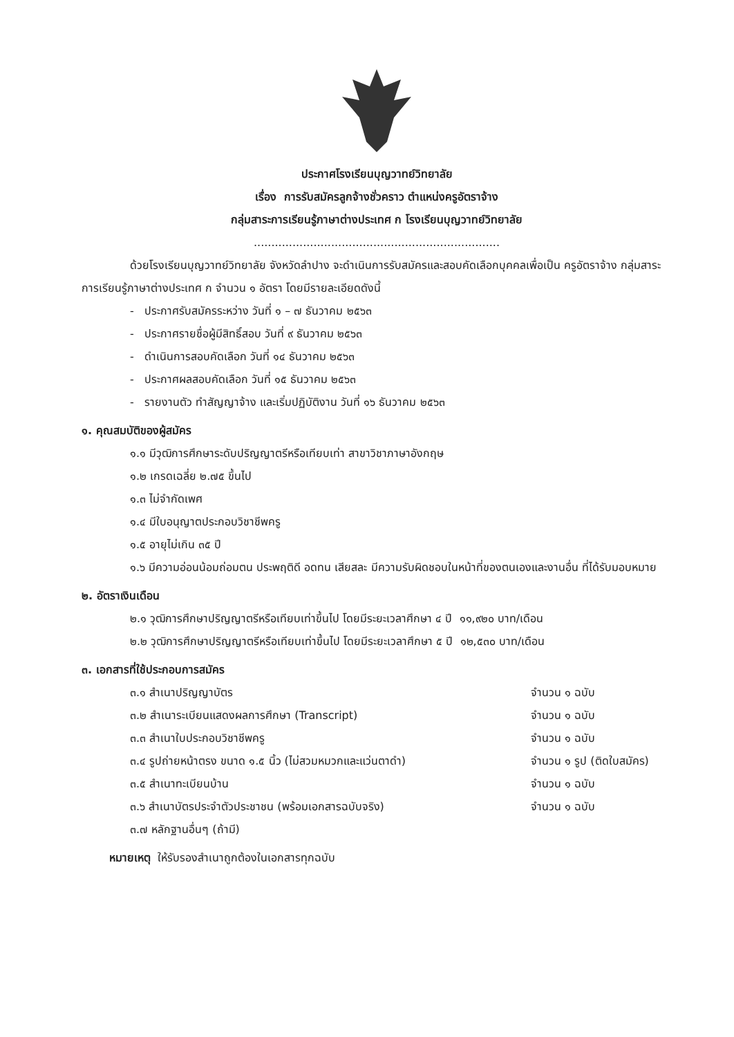ประกาศโรงเรียนบุญวาทย์วิทยาลัย
เรื่อง การรับสมัครลูกจ้างชั่วคราว ตำแหน่งครูอัตราจ้าง
กลุ่มสาระการเรียนรู้ภาษาต่างประเทศ ก โรงเรียนบุญวาทย์วิทยาลัย
......................................................................
ด้วยโรงเรียนบุญวาทย์วิทยาลัย จังหวัดลำปาง จะดำเนินการรับสมัครและสอบคัดเลือกบุคคลเพื่อเป็น ครูอัตราจ้าง กลุ่มสาระการเรียนรู้ภาษาต่างประเทศ ก จำนวน ๑ อัตรา โดยมีรายละเอียดดังนี้
- ประกาศรับสมัครระหว่าง วันที่ ๑ – ๗ ธันวาคม ๒๕๖๓
- ประกาศรายชื่อผู้มีสิทธิ์สอบ วันที่ ๙ ธันวาคม ๒๕๖๓
- ดำเนินการสอบคัดเลือก วันที่ ๑๔ ธันวาคม ๒๕๖๓
- ประกาศผลสอบคัดเลือก วันที่ ๑๕ ธันวาคม ๒๕๖๓
- รายงานตัว ทำสัญญาจ้าง และเริ่มปฏิบัติงาน วันที่ ๑๖ ธันวาคม ๒๕๖๓
๑. คุณสมบัติของผู้สมัคร
๑.๑ มีวุฒิการศึกษาระดับปริญญาตรีหรือเทียบเท่า สาขาวิชาภาษาอังกฤษ
๑.๒ เกรดเฉลี่ย ๒.๗๕ ขึ้นไป
๑.๓ ไม่จำกัดเพศ
๑.๔ มีใบอนุญาตประกอบวิชาชีพครู
๑.๕ อายุไม่เกิน ๓๕ ปี
๑.๖ มีความอ่อนน้อมถ่อมตน ประพฤติดี อดทน เสียสละ มีความรับผิดชอบในหน้าที่ของตนเองและงานอื่น ที่ได้รับมอบหมาย
๒. อัตราเงินเดือน
๒.๑ วุฒิการศึกษาปริญญาตรีหรือเทียบเท่าขึ้นไป โดยมีระยะเวลาศึกษา ๔ ปี ๑๑,๙๒๐ บาท/เดือน
๒.๒ วุฒิการศึกษาปริญญาตรีหรือเทียบเท่าขึ้นไป โดยมีระยะเวลาศึกษา ๕ ปี ๑๒,๕๓๐ บาท/เดือน
๓. เอกสารที่ใช้ประกอบการสมัคร
๓.๑ สำเนาปริญญาบัตร จำนวน ๑ ฉบับ
๓.๒ สำเนาระเบียนแสดงผลการศึกษา (Transcript) จำนวน ๑ ฉบับ
๓.๓ สำเนาใบประกอบวิชาชีพครู จำนวน ๑ ฉบับ
๓.๔ รูปถ่ายหน้าตรง ขนาด ๑.๕ นิ้ว (ไม่สวมหมวกและแว่นตาดำ) จำนวน ๑ รูป (ติดใบสมัคร)
๓.๕ สำเนาทะเบียนบ้าน จำนวน ๑ ฉบับ
๓.๖ สำเนาบัตรประจำตัวประชาชน (พร้อมเอกสารฉบับจริง) จำนวน ๑ ฉบับ
๓.๗ หลักฐานอื่นๆ (ถ้ามี)
หมายเหตุ ให้รับรองสำเนาถูกต้องในเอกสารทุกฉบับ